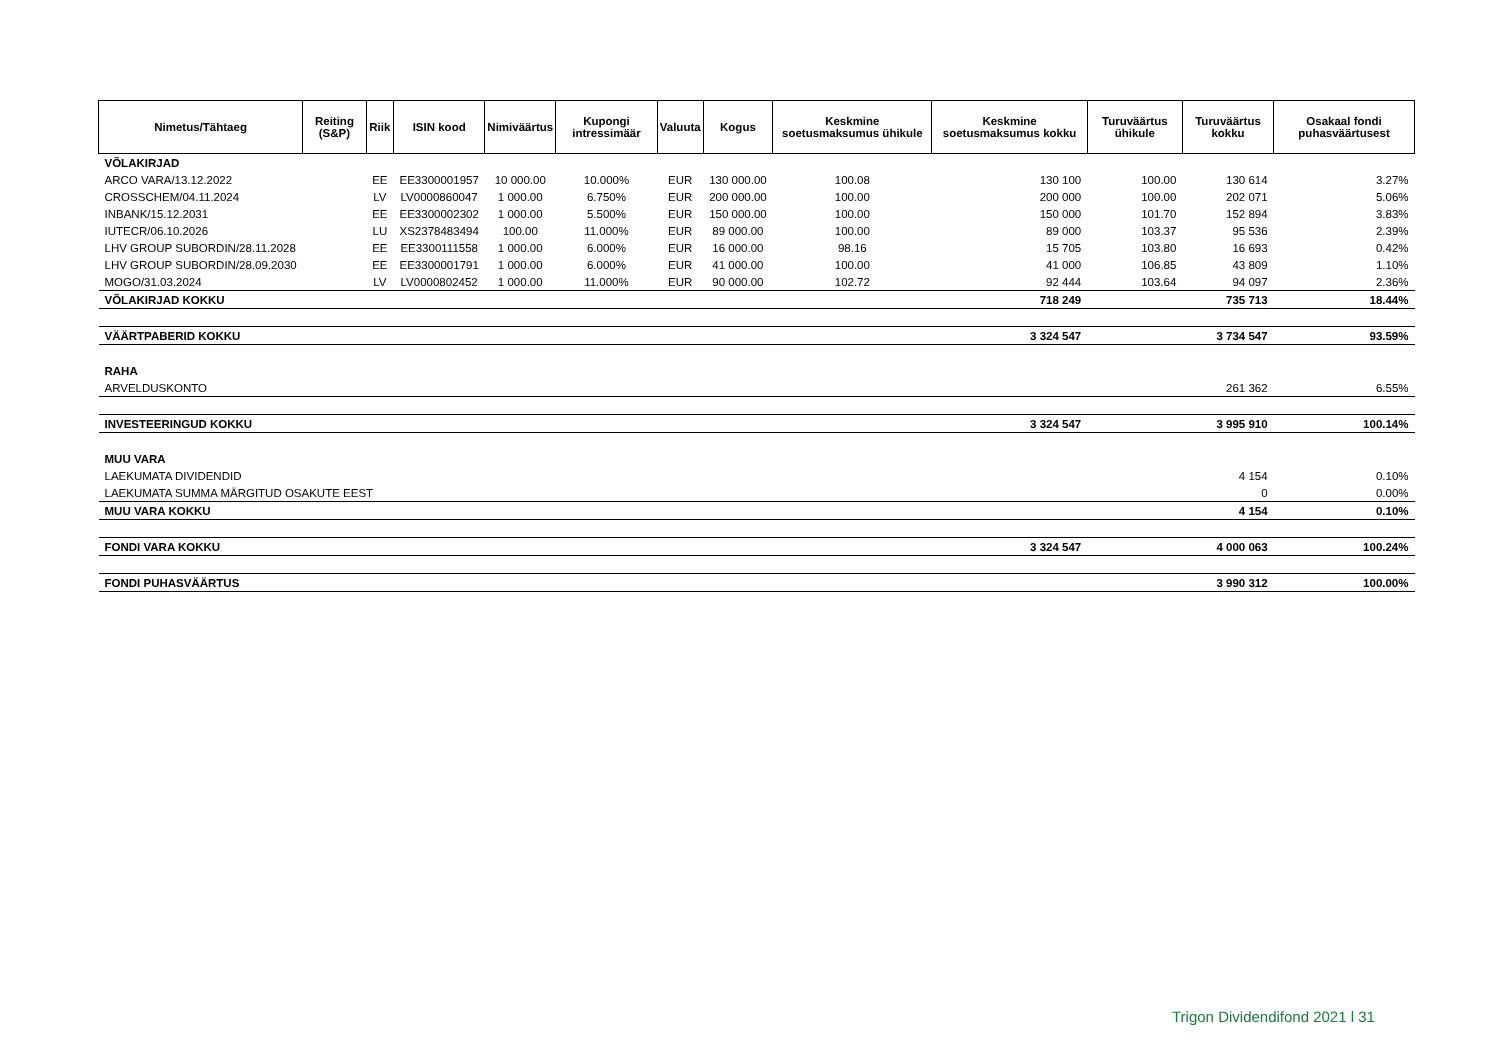| Nimetus/Tähtaeg | Reiting (S&P) | Riik | ISIN kood | Nimiväärtus | Kupongi intressimäär | Valuuta | Kogus | Keskmine soetusmaksumus ühikule | Keskmine soetusmaksumus kokku | Turuväärtus ühikule | Turuväärtus kokku | Osakaal fondi puhasväärtusest |
| --- | --- | --- | --- | --- | --- | --- | --- | --- | --- | --- | --- | --- |
| VÕLAKIRJAD | | | | | | | | | | | | |
| ARCO VARA/13.12.2022 | | EE | EE3300001957 | 10 000.00 | 10.000% | EUR | 130 000.00 | 100.08 | 130 100 | 100.00 | 130 614 | 3.27% |
| CROSSCHEM/04.11.2024 | | LV | LV0000860047 | 1 000.00 | 6.750% | EUR | 200 000.00 | 100.00 | 200 000 | 100.00 | 202 071 | 5.06% |
| INBANK/15.12.2031 | | EE | EE3300002302 | 1 000.00 | 5.500% | EUR | 150 000.00 | 100.00 | 150 000 | 101.70 | 152 894 | 3.83% |
| IUTECR/06.10.2026 | | LU | XS2378483494 | 100.00 | 11.000% | EUR | 89 000.00 | 100.00 | 89 000 | 103.37 | 95 536 | 2.39% |
| LHV GROUP SUBORDIN/28.11.2028 | | EE | EE3300111558 | 1 000.00 | 6.000% | EUR | 16 000.00 | 98.16 | 15 705 | 103.80 | 16 693 | 0.42% |
| LHV GROUP SUBORDIN/28.09.2030 | | EE | EE3300001791 | 1 000.00 | 6.000% | EUR | 41 000.00 | 100.00 | 41 000 | 106.85 | 43 809 | 1.10% |
| MOGO/31.03.2024 | | LV | LV0000802452 | 1 000.00 | 11.000% | EUR | 90 000.00 | 102.72 | 92 444 | 103.64 | 94 097 | 2.36% |
| VÕLAKIRJAD KOKKU | | | | | | | | | 718 249 | | 735 713 | 18.44% |
| VÄÄRTPABERID KOKKU | | | | | | | | | 3 324 547 | | 3 734 547 | 93.59% |
| RAHA | | | | | | | | | | | | |
| ARVELDUSKONTO | | | | | | | | | | | 261 362 | 6.55% |
| INVESTEERINGUD KOKKU | | | | | | | | | 3 324 547 | | 3 995 910 | 100.14% |
| MUU VARA | | | | | | | | | | | | |
| LAEKUMATA DIVIDENDID | | | | | | | | | | | 4 154 | 0.10% |
| LAEKUMATA SUMMA MÄRGITUD OSAKUTE EEST | | | | | | | | | | | 0 | 0.00% |
| MUU VARA KOKKU | | | | | | | | | | | 4 154 | 0.10% |
| FONDI VARA KOKKU | | | | | | | | | 3 324 547 | | 4 000 063 | 100.24% |
| FONDI PUHASVÄÄRTUS | | | | | | | | | | | 3 990 312 | 100.00% |
Trigon Dividendifond 2021 l 31